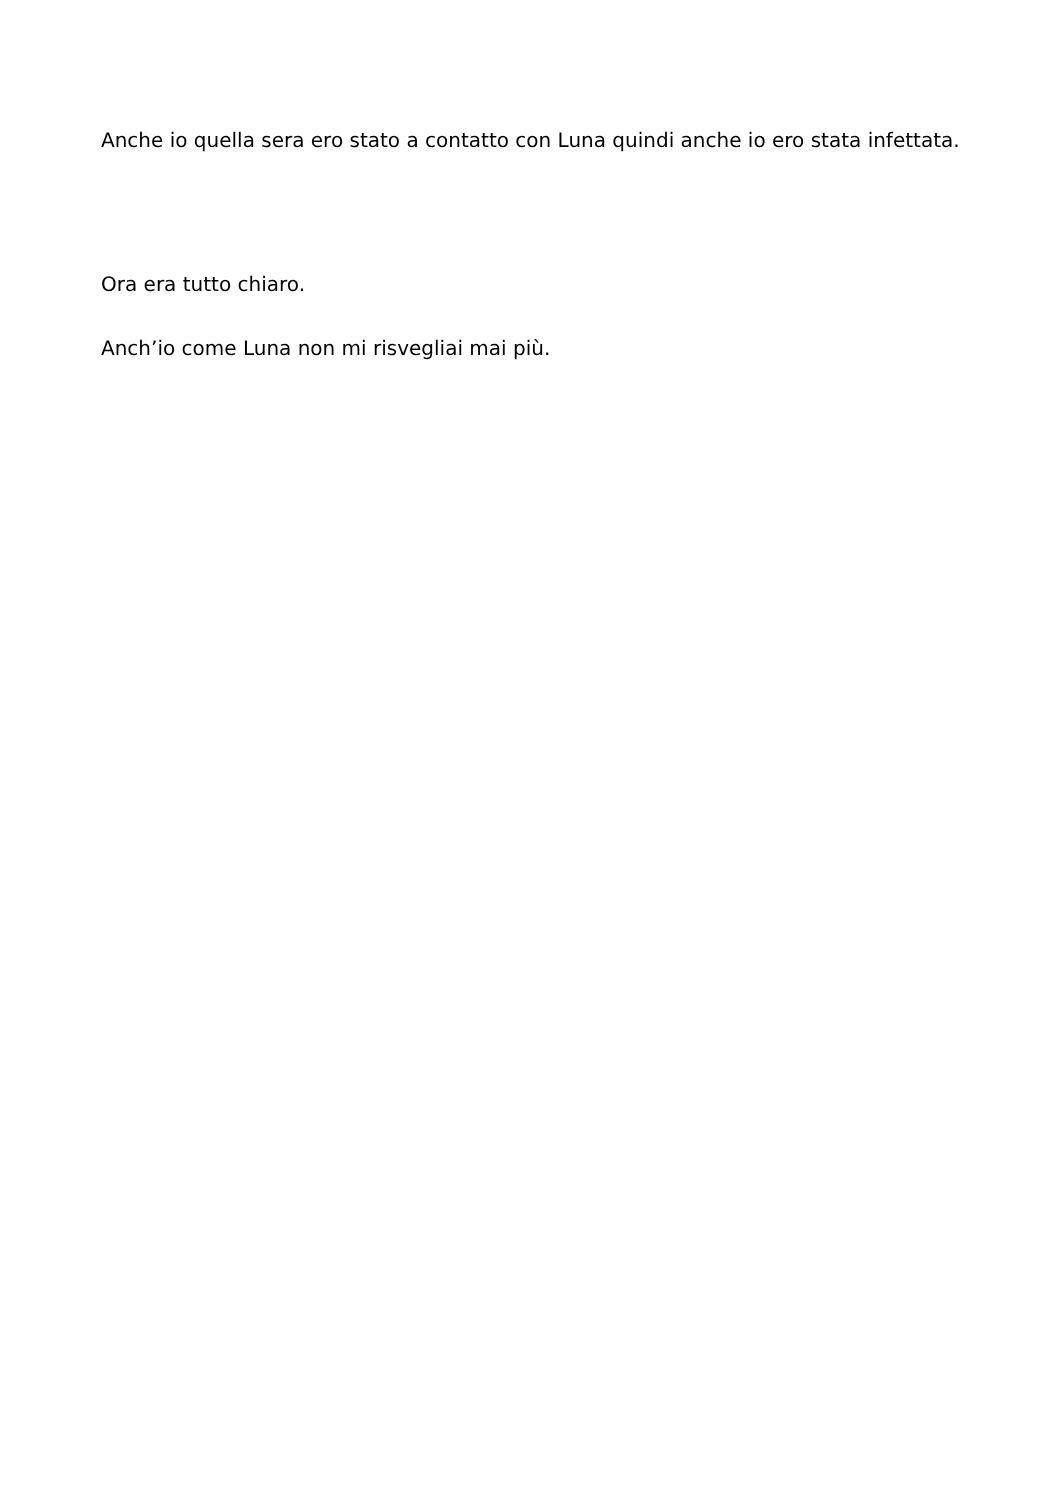Anche io quella sera ero stato a contatto con Luna quindi anche io ero stata infettata.
Ora era tutto chiaro.
Anch’io come Luna non mi risvegliai mai più.